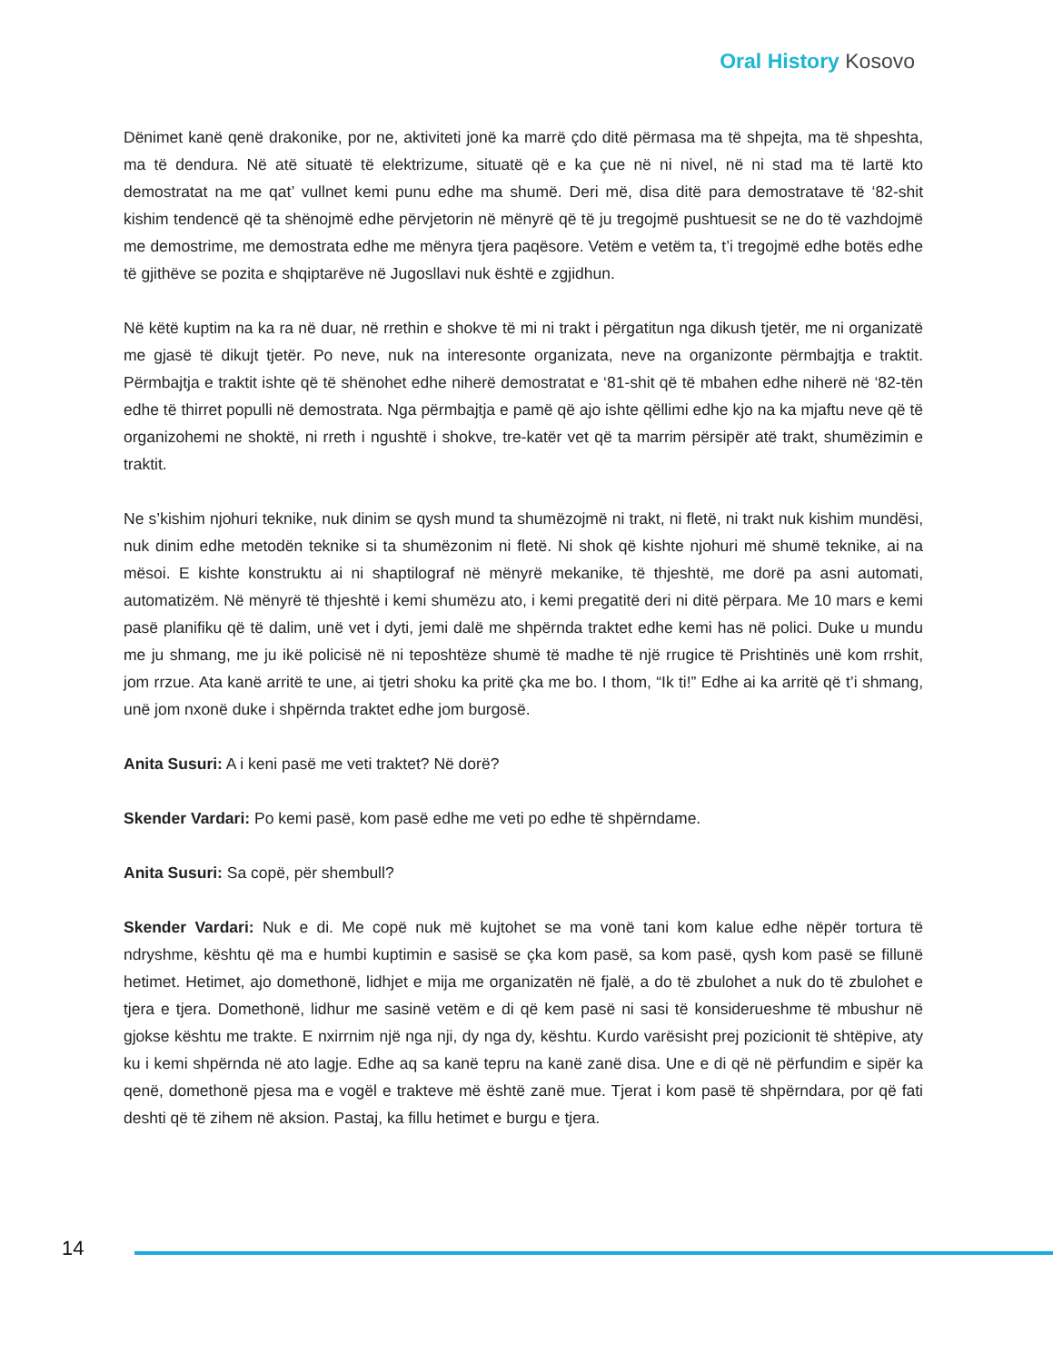Oral History Kosovo
Dënimet kanë qenë drakonike, por ne, aktiviteti jonë ka marrë çdo ditë përmasa ma të shpejta, ma të shpeshta, ma të dendura. Në atë situatë të elektrizume, situatë që e ka çue në ni nivel, në ni stad ma të lartë kto demostratat na me qat’ vullnet kemi punu edhe ma shumë. Deri më, disa ditë para demostratave të ‘82-shit kishim tendencë që ta shënojmë edhe përvjetorin në mënyrë që të ju tregojmë pushtuesit se ne do të vazhdojmë me demostrime, me demostrata edhe me mënyra tjera paqësore. Vetëm e vetëm ta, t’i tregojmë edhe botës edhe të gjithëve se pozita e shqiptarëve në Jugosllavi nuk është e zgjidhun.
Në këtë kuptim na ka ra në duar, në rrethin e shokve të mi ni trakt i përgatitun nga dikush tjetër, me ni organizatë me gjasë të dikujt tjetër. Po neve, nuk na interesonte organizata, neve na organizonte përmbajtja e traktit. Përmbajtja e traktit ishte që të shënohet edhe niherë demostratat e ‘81-shit që të mbahen edhe niherë në ‘82-tën edhe të thirret populli në demostrata. Nga përmbajtja e pamë që ajo ishte qëllimi edhe kjo na ka mjaftu neve që të organizohemi ne shoktë, ni rreth i ngushtë i shokve, tre-katër vet që ta marrim përsipër atë trakt, shumëzimin e traktit.
Ne s’kishim njohuri teknike, nuk dinim se qysh mund ta shumëzojmë ni trakt, ni fletë, ni trakt nuk kishim mundësi, nuk dinim edhe metodën teknike si ta shumëzonim ni fletë. Ni shok që kishte njohuri më shumë teknike, ai na mësoi. E kishte konstruktu ai ni shaptilograf në mënyrë mekanike, të thjeshtë, me dorë pa asni automati, automatizëm. Në mënyrë të thjeshtë i kemi shumëzu ato, i kemi pregatitë deri ni ditë përpara. Me 10 mars e kemi pasë planifiku që të dalim, unë vet i dyti, jemi dalë me shpërnda traktet edhe kemi has në polici. Duke u mundu me ju shmang, me ju ikë policisë në ni teposhtëze shumë të madhe të një rrugice të Prishtinës unë kom rrshit, jom rrzue. Ata kanë arritë te une, ai tjetri shoku ka pritë çka me bo. I thom, “Ik ti!” Edhe ai ka arritë që t’i shmang, unë jom nxonë duke i shpërnda traktet edhe jom burgosë.
Anita Susuri: A i keni pasë me veti traktet? Në dorë?
Skender Vardari: Po kemi pasë, kom pasë edhe me veti po edhe të shpërndame.
Anita Susuri: Sa copë, për shembull?
Skender Vardari: Nuk e di. Me copë nuk më kujtohet se ma vonë tani kom kalue edhe nëpër tortura të ndryshme, kështu që ma e humbi kuptimin e sasisë se çka kom pasë, sa kom pasë, qysh kom pasë se fillunë hetimet. Hetimet, ajo domethonë, lidhjet e mija me organizatën në fjalë, a do të zbulohet a nuk do të zbulohet e tjera e tjera. Domethonë, lidhur me sasinë vetëm e di që kem pasë ni sasi të konsiderueshme të mbushur në gjokse kështu me trakte. E nxirrnim një nga nji, dy nga dy, kështu. Kurdo varësisht prej pozicionit të shtëpive, aty ku i kemi shpërnda në ato lagje. Edhe aq sa kanë tepru na kanë zanë disa. Une e di që në përfundim e sipër ka qenë, domethonë pjesa ma e vogël e trakteve më është zanë mue. Tjerat i kom pasë të shpërndara, por që fati deshti që të zihem në aksion. Pastaj, ka fillu hetimet e burgu e tjera.
14